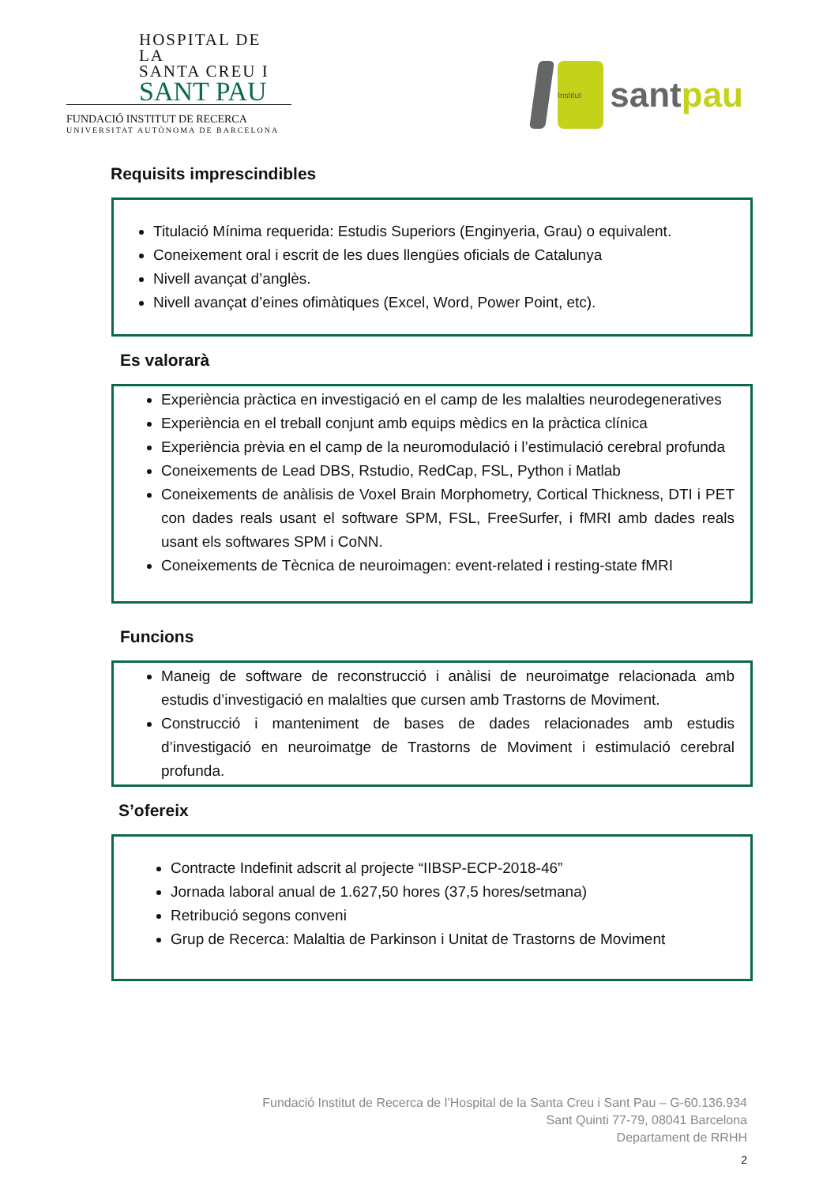HOSPITAL DE LA
SANTA CREU I
SANT PAU
FUNDACIÓ INSTITUT DE RECERCA
UNIVERSITAT AUTÒNOMA DE BARCELONA
Institut
santpau
Requisits imprescindibles
Titulació Mínima requerida: Estudis Superiors (Enginyeria, Grau) o equivalent.
Coneixement oral i escrit de les dues llengües oficials de Catalunya
Nivell avançat d’anglès.
Nivell avançat d’eines ofimàtiques (Excel, Word, Power Point, etc).
Es valorarà
Experiència pràctica en investigació en el camp de les malalties neurodegeneratives
Experiència en el treball conjunt amb equips mèdics en la pràctica clínica
Experiència prèvia en el camp de la neuromodulació i l’estimulació cerebral profunda
Coneixements de Lead DBS, Rstudio, RedCap, FSL, Python i Matlab
Coneixements de anàlisis de Voxel Brain Morphometry, Cortical Thickness, DTI i PET con dades reals usant el software SPM, FSL, FreeSurfer, i fMRI amb dades reals usant els softwares SPM i CoNN.
Coneixements de Tècnica de neuroimagen: event-related i resting-state fMRI
Funcions
Maneig de software de reconstrucció i anàlisi de neuroimatge relacionada amb estudis d’investigació en malalties que cursen amb Trastorns de Moviment.
Construcció i manteniment de bases de dades relacionades amb estudis d’investigació en neuroimatge de Trastorns de Moviment i estimulació cerebral profunda.
S’ofereix
Contracte Indefinit adscrit al projecte “IIBSP-ECP-2018-46”
Jornada laboral anual de 1.627,50 hores (37,5 hores/setmana)
Retribució segons conveni
Grup de Recerca: Malaltia de Parkinson i Unitat de Trastorns de Moviment
Fundació Institut de Recerca de l’Hospital de la Santa Creu i Sant Pau – G-60.136.934
Sant Quinti 77-79, 08041 Barcelona
Departament de RRHH
2